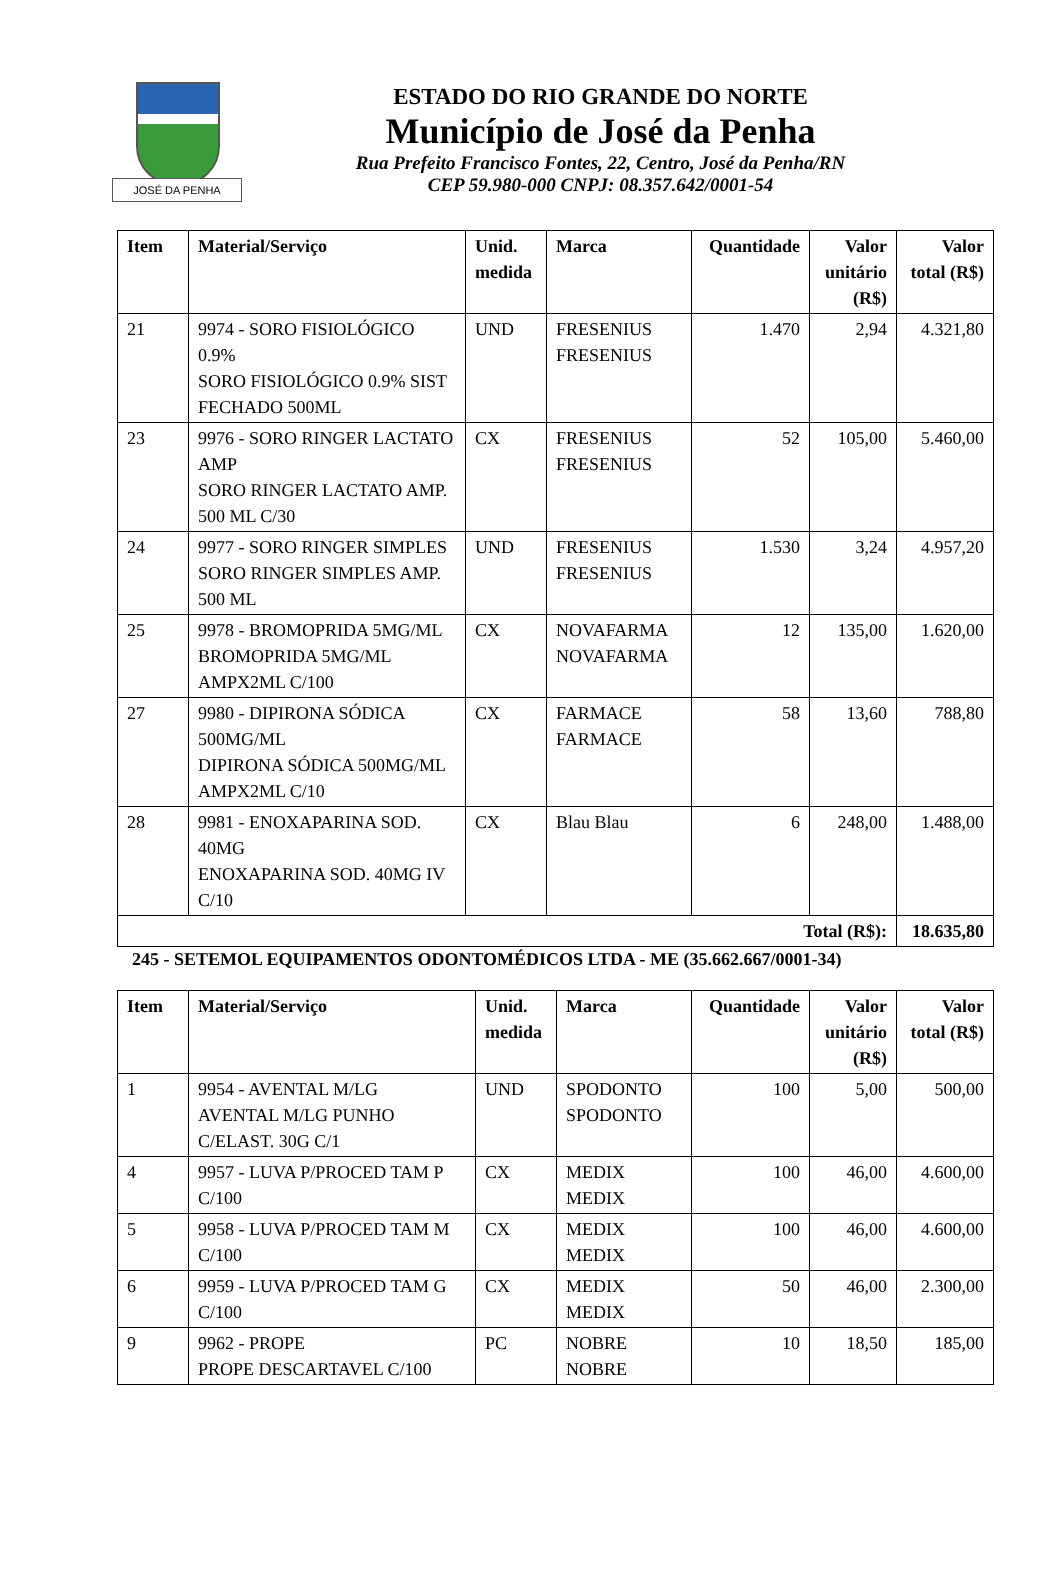JOSÉ DA PENHA
ESTADO DO RIO GRANDE DO NORTE
Município de José da Penha
Rua Prefeito Francisco Fontes, 22, Centro, José da Penha/RN
CEP 59.980-000 CNPJ: 08.357.642/0001-54
| Item | Material/Serviço | Unid. medida | Marca | Quantidade | Valor unitário (R$) | Valor total (R$) |
| --- | --- | --- | --- | --- | --- | --- |
| 21 | 9974 - SORO FISIOLÓGICO 0.9% SORO FISIOLÓGICO 0.9% SIST FECHADO 500ML | UND | FRESENIUS FRESENIUS | 1.470 | 2,94 | 4.321,80 |
| 23 | 9976 - SORO RINGER LACTATO AMP SORO RINGER LACTATO AMP. 500 ML C/30 | CX | FRESENIUS FRESENIUS | 52 | 105,00 | 5.460,00 |
| 24 | 9977 - SORO RINGER SIMPLES SORO RINGER SIMPLES AMP. 500 ML | UND | FRESENIUS FRESENIUS | 1.530 | 3,24 | 4.957,20 |
| 25 | 9978 - BROMOPRIDA 5MG/ML BROMOPRIDA 5MG/ML AMPX2ML C/100 | CX | NOVAFARMA NOVAFARMA | 12 | 135,00 | 1.620,00 |
| 27 | 9980 - DIPIRONA SÓDICA 500MG/ML DIPIRONA SÓDICA 500MG/ML AMPX2ML C/10 | CX | FARMACE FARMACE | 58 | 13,60 | 788,80 |
| 28 | 9981 - ENOXAPARINA SOD. 40MG ENOXAPARINA SOD. 40MG IV C/10 | CX | Blau Blau | 6 | 248,00 | 1.488,00 |
| Total (R$): | | | | | | 18.635,80 |
245 - SETEMOL EQUIPAMENTOS ODONTOMÉDICOS LTDA - ME (35.662.667/0001-34)
| Item | Material/Serviço | Unid. medida | Marca | Quantidade | Valor unitário (R$) | Valor total (R$) |
| --- | --- | --- | --- | --- | --- | --- |
| 1 | 9954 - AVENTAL M/LG AVENTAL M/LG PUNHO C/ELAST. 30G C/1 | UND | SPODONTO SPODONTO | 100 | 5,00 | 500,00 |
| 4 | 9957 - LUVA P/PROCED TAM P C/100 | CX | MEDIX MEDIX | 100 | 46,00 | 4.600,00 |
| 5 | 9958 - LUVA P/PROCED TAM M C/100 | CX | MEDIX MEDIX | 100 | 46,00 | 4.600,00 |
| 6 | 9959 - LUVA P/PROCED TAM G C/100 | CX | MEDIX MEDIX | 50 | 46,00 | 2.300,00 |
| 9 | 9962 - PROPE PROPE DESCARTAVEL C/100 | PC | NOBRE NOBRE | 10 | 18,50 | 185,00 |